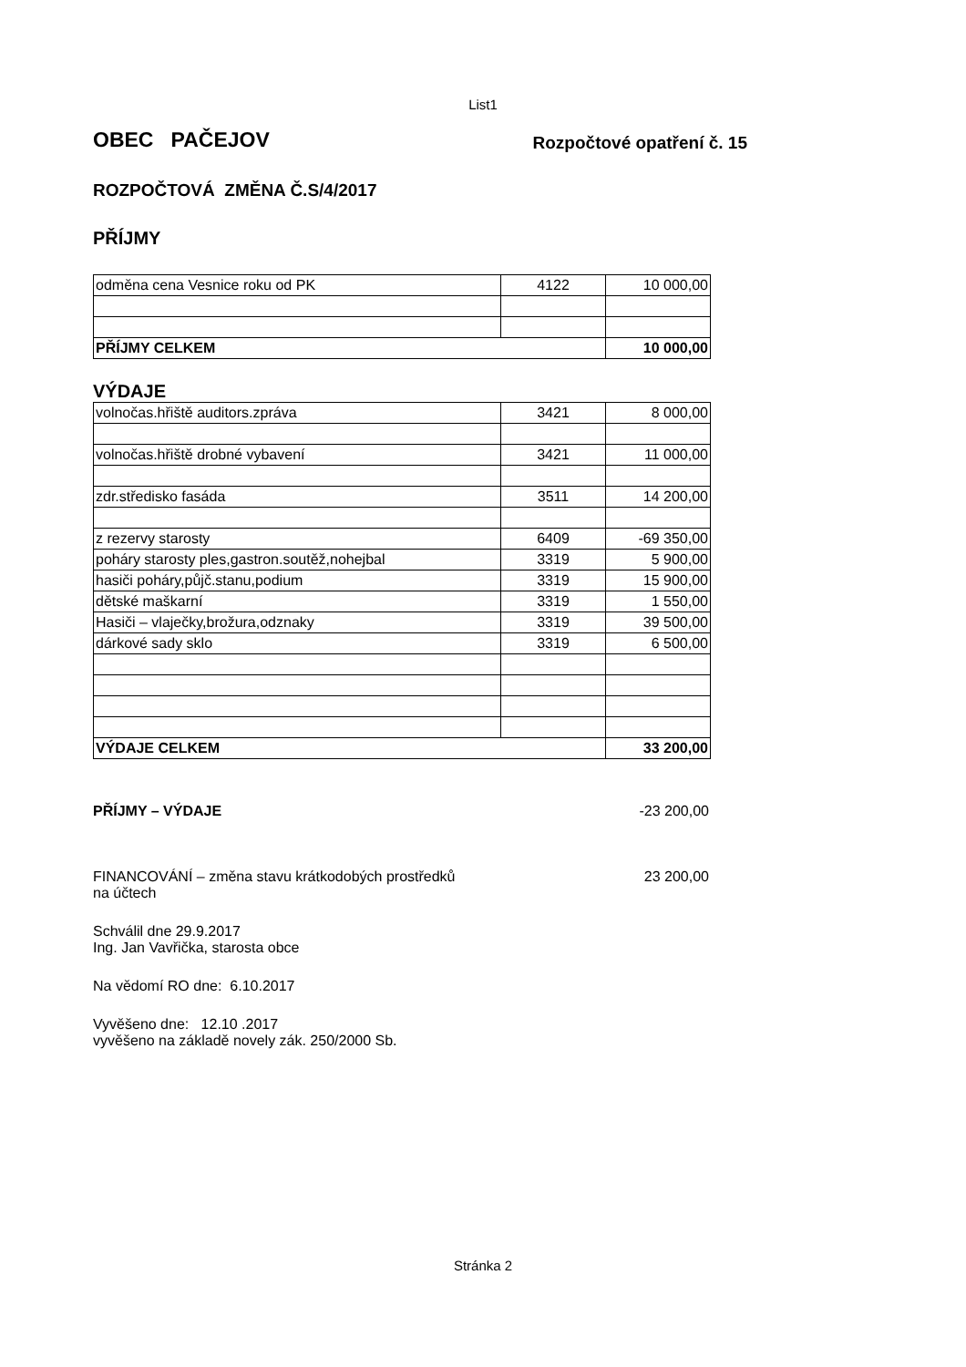List1
OBEC PAČEJOV Rozpočtové opatření č. 15
ROZPOČTOVÁ ZMĚNA Č.S/4/2017
PŘÍJMY
| odměna cena Vesnice roku od PK | 4122 | 10 000,00 |
| PŘÍJMY CELKEM | | 10 000,00 |
VÝDAJE
| volnočas.hřiště auditors.zpráva | 3421 | 8 000,00 |
| volnočas.hřiště drobné vybavení | 3421 | 11 000,00 |
| zdr.středisko fasáda | 3511 | 14 200,00 |
| z rezervy starosty | 6409 | -69 350,00 |
| poháry starosty ples,gastron.soutěž,nohejbal | 3319 | 5 900,00 |
| hasiči poháry,půjč.stanu,podium | 3319 | 15 900,00 |
| dětské maškarní | 3319 | 1 550,00 |
| Hasiči – vlaječky,brožura,odznaky | 3319 | 39 500,00 |
| dárkové sady sklo | 3319 | 6 500,00 |
| VÝDAJE CELKEM | | 33 200,00 |
PŘÍJMY – VÝDAJE -23 200,00
FINANCOVÁNÍ – změna stavu krátkodobých prostředků
na účtech 23 200,00
Schválil dne 29.9.2017
Ing. Jan Vavřička, starosta obce
Na vědomí RO dne: 6.10.2017
Vyvěšeno dne: 12.10 .2017
vyvěšeno na základě novely zák. 250/2000 Sb.
Stránka 2